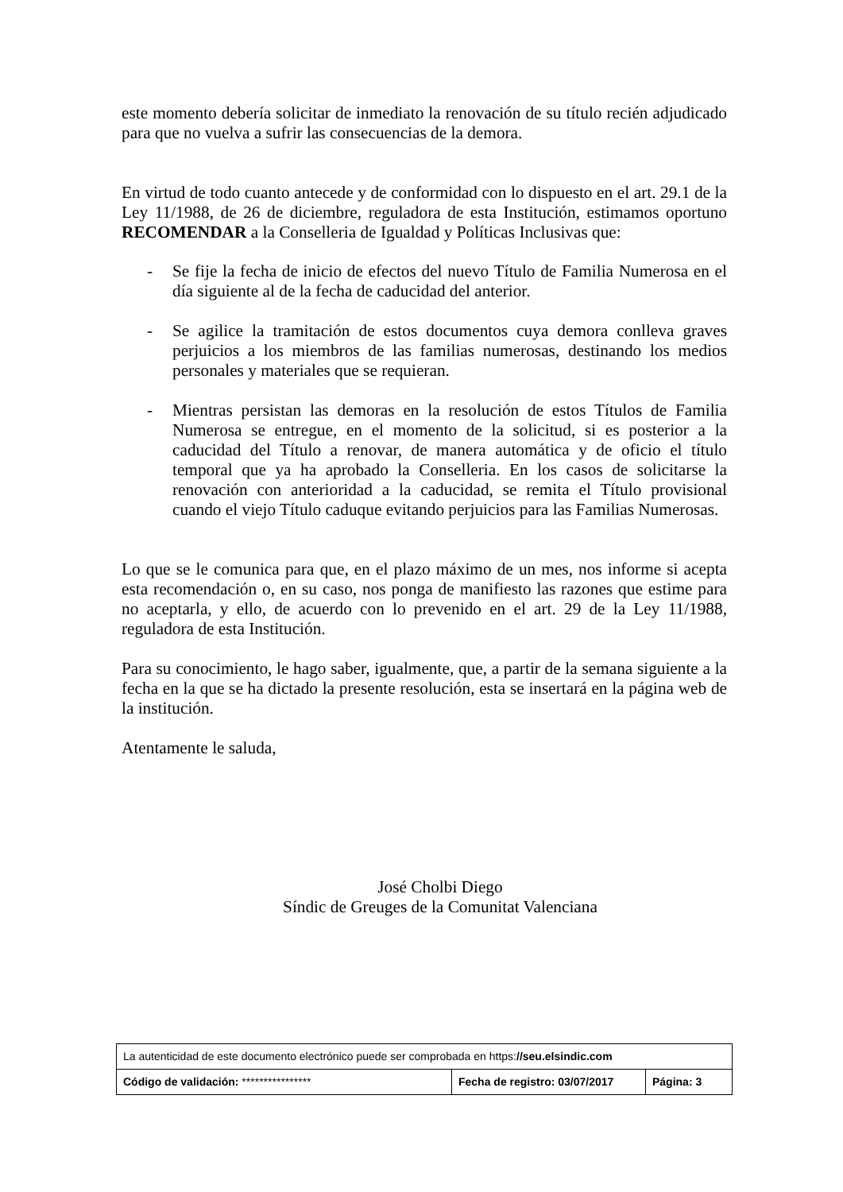este momento debería solicitar de inmediato la renovación de su título recién adjudicado para que no vuelva a sufrir las consecuencias de la demora.
En virtud de todo cuanto antecede y de conformidad con lo dispuesto en el art. 29.1 de la Ley 11/1988, de 26 de diciembre, reguladora de esta Institución, estimamos oportuno RECOMENDAR a la Conselleria de Igualdad y Políticas Inclusivas que:
- Se fije la fecha de inicio de efectos del nuevo Título de Familia Numerosa en el día siguiente al de la fecha de caducidad del anterior.
- Se agilice la tramitación de estos documentos cuya demora conlleva graves perjuicios a los miembros de las familias numerosas, destinando los medios personales y materiales que se requieran.
- Mientras persistan las demoras en la resolución de estos Títulos de Familia Numerosa se entregue, en el momento de la solicitud, si es posterior a la caducidad del Título a renovar, de manera automática y de oficio el título temporal que ya ha aprobado la Conselleria. En los casos de solicitarse la renovación con anterioridad a la caducidad, se remita el Título provisional cuando el viejo Título caduque evitando perjuicios para las Familias Numerosas.
Lo que se le comunica para que, en el plazo máximo de un mes, nos informe si acepta esta recomendación o, en su caso, nos ponga de manifiesto las razones que estime para no aceptarla, y ello, de acuerdo con lo prevenido en el art. 29 de la Ley 11/1988, reguladora de esta Institución.
Para su conocimiento, le hago saber, igualmente, que, a partir de la semana siguiente a la fecha en la que se ha dictado la presente resolución, esta se insertará en la página web de la institución.
Atentamente le saluda,
José Cholbi Diego
Síndic de Greuges de la Comunitat Valenciana
| La autenticidad de este documento electrónico puede ser comprobada en https: //seu.elsindic.com | | |
| Código de validación: **************** | Fecha de registro: 03/07/2017 | Página: 3 |